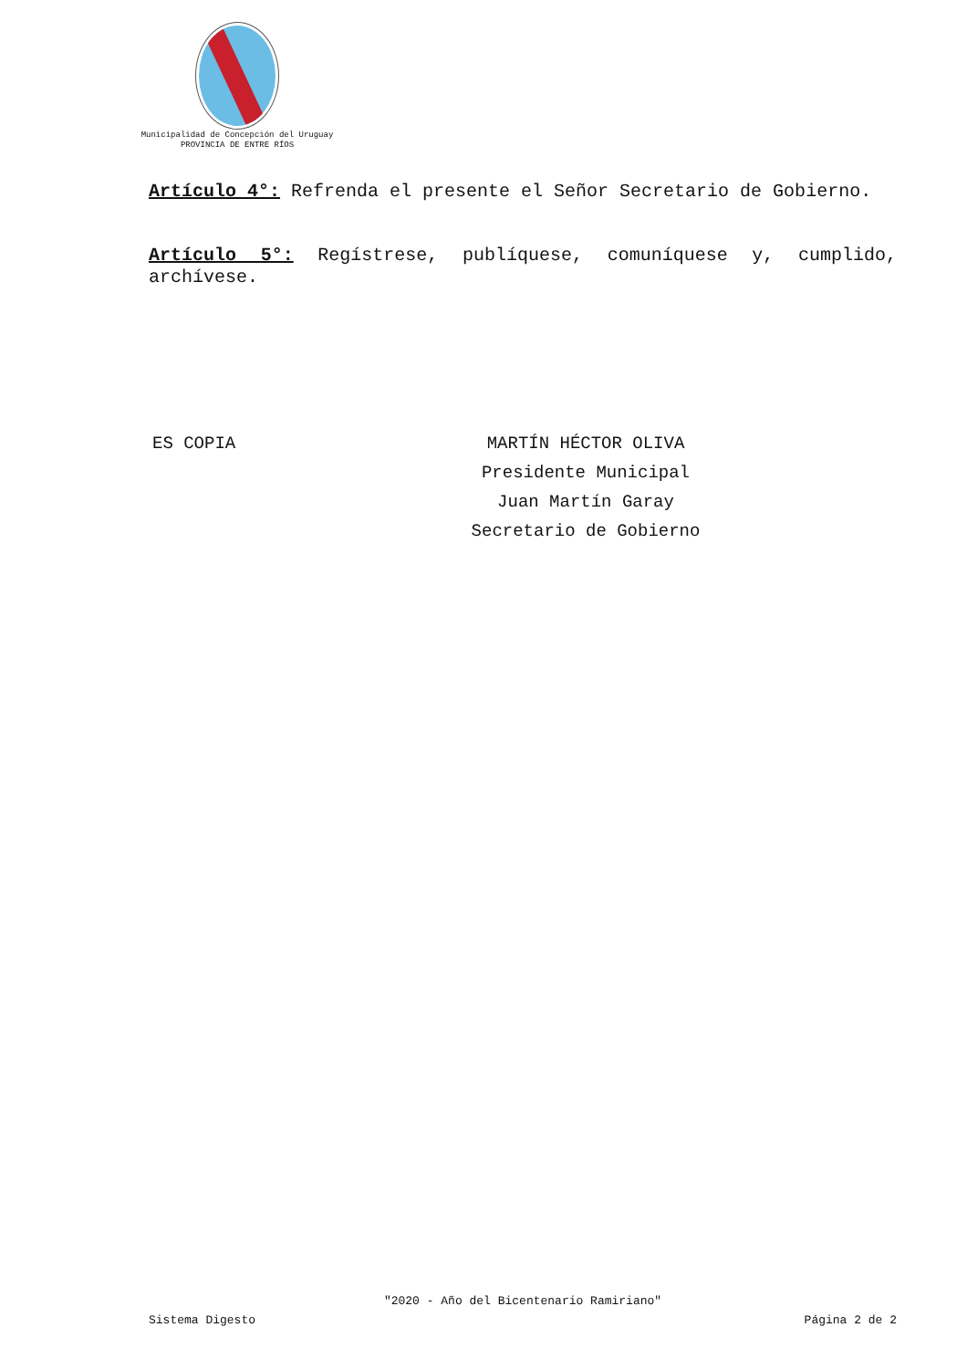Municipalidad de Concepción del Uruguay
PROVINCIA DE ENTRE RÍOS
Artículo 4°: Refrenda el presente el Señor Secretario de Gobierno.
Artículo 5°: Regístrese, publíquese, comuníquese y, cumplido, archívese.
ES COPIA MARTÍN HÉCTOR OLIVA
Presidente Municipal
Juan Martín Garay
Secretario de Gobierno
"2020 - Año del Bicentenario Ramiriano"
Sistema Digesto Página 2 de 2